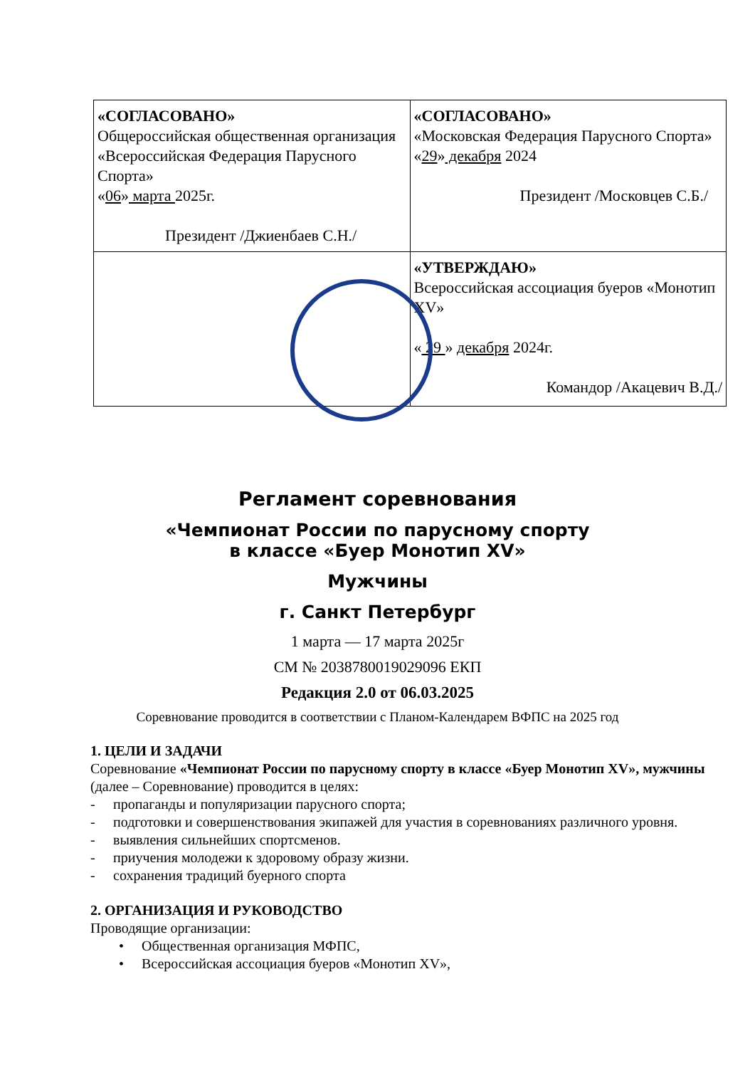| «СОГЛАСОВАНО» Общероссийская общественная организация «Всероссийская Федерация Парусного Спорта» « 06 » марта 2025г. Президент /Джиенбаев С.Н./ | «СОГЛАСОВАНО» «Московская Федерация Парусного Спорта» « 29 » декабря 2024 Президент /Московцев С.Б./ |
| | «УТВЕРЖДАЮ» Всероссийская ассоциация буеров «Монотип XV» « 29 » декабря 2024г. Командор /Акацевич В.Д./ |
Регламент соревнования
«Чемпионат России по парусному спорту
в классе «Буер Монотип XV»
Мужчины
г. Санкт Петербург
1 марта — 17 марта 2025г
СМ № 2038780019029096 ЕКП
Редакция 2.0 от 06.03.2025
Соревнование проводится в соответствии с Планом-Календарем ВФПС на 2025 год
1. ЦЕЛИ И ЗАДАЧИ
Соревнование «Чемпионат России по парусному спорту в классе «Буер Монотип XV», мужчины (далее – Соревнование) проводится в целях:
- пропаганды и популяризации парусного спорта;
- подготовки и совершенствования экипажей для участия в соревнованиях различного уровня.
- выявления сильнейших спортсменов.
- приучения молодежи к здоровому образу жизни.
- сохранения традиций буерного спорта
2. ОРГАНИЗАЦИЯ И РУКОВОДСТВО
Проводящие организации:
• Общественная организация МФПС,
• Всероссийская ассоциация буеров «Монотип XV»,